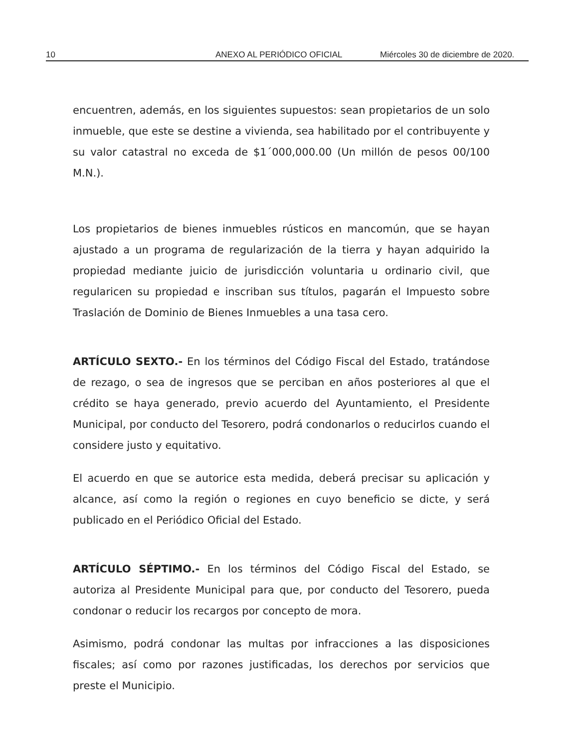10 ANEXO AL PERIÓDICO OFICIAL Miércoles 30 de diciembre de 2020.
encuentren, además, en los siguientes supuestos: sean propietarios de un solo inmueble, que este se destine a vivienda, sea habilitado por el contribuyente y su valor catastral no exceda de $1´000,000.00 (Un millón de pesos 00/100 M.N.).
Los propietarios de bienes inmuebles rústicos en mancomún, que se hayan ajustado a un programa de regularización de la tierra y hayan adquirido la propiedad mediante juicio de jurisdicción voluntaria u ordinario civil, que regularicen su propiedad e inscriban sus títulos, pagarán el Impuesto sobre Traslación de Dominio de Bienes Inmuebles a una tasa cero.
ARTÍCULO SEXTO.- En los términos del Código Fiscal del Estado, tratándose de rezago, o sea de ingresos que se perciban en años posteriores al que el crédito se haya generado, previo acuerdo del Ayuntamiento, el Presidente Municipal, por conducto del Tesorero, podrá condonarlos o reducirlos cuando el considere justo y equitativo.
El acuerdo en que se autorice esta medida, deberá precisar su aplicación y alcance, así como la región o regiones en cuyo beneficio se dicte, y será publicado en el Periódico Oficial del Estado.
ARTÍCULO SÉPTIMO.- En los términos del Código Fiscal del Estado, se autoriza al Presidente Municipal para que, por conducto del Tesorero, pueda condonar o reducir los recargos por concepto de mora.
Asimismo, podrá condonar las multas por infracciones a las disposiciones fiscales; así como por razones justificadas, los derechos por servicios que preste el Municipio.